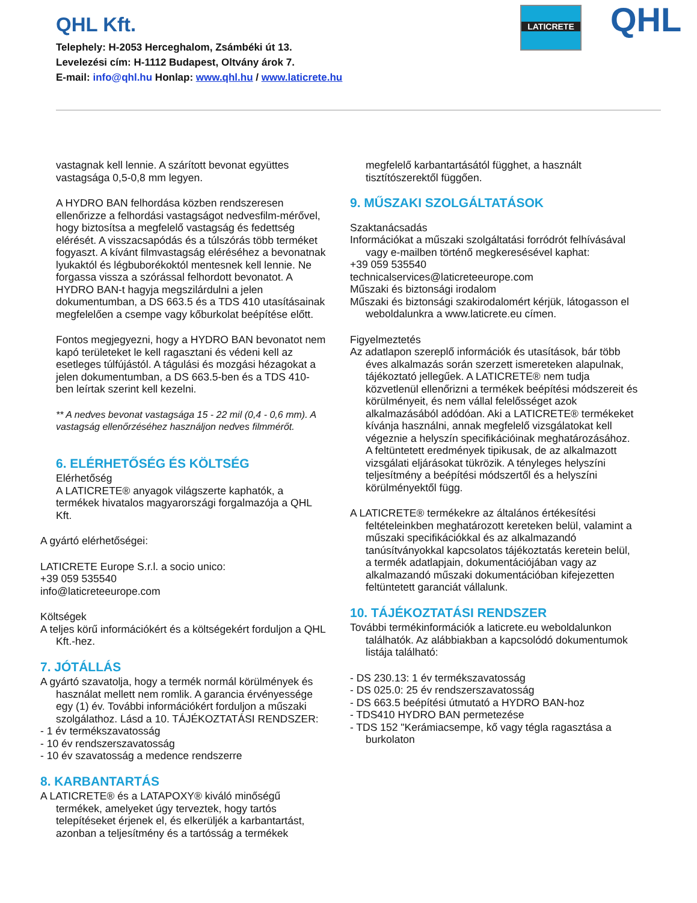QHL Kft.
Telephely: H-2053 Herceghalom, Zsámbéki út 13.
Levelezési cím: H-1112 Budapest, Oltvány árok 7.
E-mail: info@qhl.hu Honlap: www.qhl.hu / www.laticrete.hu
LATICRETE QHL
vastagnak kell lennie. A szárított bevonat együttes vastagsága 0,5-0,8 mm legyen.
A HYDRO BAN felhordása közben rendszeresen ellenőrizze a felhordási vastagságot nedvesfilm-mérővel, hogy biztosítsa a megfelelő vastagság és fedettség elérését. A visszacsapódás és a túlszórás több terméket fogyaszt. A kívánt filmvastagság eléréséhez a bevonatnak lyukaktól és légbuborékoktól mentesnek kell lennie. Ne forgassa vissza a szórással felhordott bevonatot. A HYDRO BAN-t hagyja megszilárdulni a jelen dokumentumban, a DS 663.5 és a TDS 410 utasításainak megfelelően a csempe vagy kőburkolat beépítése előtt.
Fontos megjegyezni, hogy a HYDRO BAN bevonatot nem kapó területeket le kell ragasztani és védeni kell az esetleges túlfújástól. A tágulási és mozgási hézagokat a jelen dokumentumban, a DS 663.5-ben és a TDS 410-ben leírtak szerint kell kezelni.
** A nedves bevonat vastagsága 15 - 22 mil (0,4 - 0,6 mm). A vastagság ellenőrzéséhez használjon nedves filmmérőt.
6. ELÉRHETŐSÉG ÉS KÖLTSÉG
Elérhetőség
A LATICRETE® anyagok világszerte kaphatók, a termékek hivatalos magyarországi forgalmazója a QHL Kft.
A gyártó elérhetőségei:
LATICRETE Europe S.r.l. a socio unico:
+39 059 535540
info@laticreteeurope.com
Költségek
A teljes körű információkért és a költségekért forduljon a QHL Kft.-hez.
7. JÓTÁLLÁS
A gyártó szavatolja, hogy a termék normál körülmények és használat mellett nem romlik. A garancia érvényessége egy (1) év. További információkért forduljon a műszaki szolgálathoz. Lásd a 10. TÁJÉKOZTATÁSI RENDSZER:
- 1 év termékszavatosság
- 10 év rendszerszavatosság
- 10 év szavatosság a medence rendszerre
8. KARBANTARTÁS
A LATICRETE® és a LATAPOXY® kiváló minőségű termékek, amelyeket úgy terveztek, hogy tartós telepítéseket érjenek el, és elkerüljék a karbantartást, azonban a teljesítmény és a tartósság a termékek
megfelelő karbantartásától függhet, a használt tisztítószerektől függően.
9. MŰSZAKI SZOLGÁLTATÁSOK
Szaktanácsadás
Információkat a műszaki szolgáltatási forródrót felhívásával vagy e-mailben történő megkeresésével kaphat:
+39 059 535540
technicalservices@laticreteeurope.com
Műszaki és biztonsági irodalom
Műszaki és biztonsági szakirodalomért kérjük, látogasson el weboldalunkra a www.laticrete.eu címen.
Figyelmeztetés
Az adatlapon szereplő információk és utasítások, bár több éves alkalmazás során szerzett ismereteken alapulnak, tájékoztató jellegűek. A LATICRETE® nem tudja közvetlenül ellenőrizni a termékek beépítési módszereit és körülményeit, és nem vállal felelősséget azok alkalmazásából adódóan. Aki a LATICRETE® termékeket kívánja használni, annak megfelelő vizsgálatokat kell végeznie a helyszín specifikációinak meghatározásához. A feltüntetett eredmények tipikusak, de az alkalmazott vizsgálati eljárásokat tükrözik. A tényleges helyszíni teljesítmény a beépítési módszertől és a helyszíni körülményektől függ.
A LATICRETE® termékekre az általános értékesítési feltételeinkben meghatározott kereteken belül, valamint a műszaki specifikációkkal és az alkalmazandó tanúsítványokkal kapcsolatos tájékoztatás keretein belül, a termék adatlapjain, dokumentációjában vagy az alkalmazandó műszaki dokumentációban kifejezetten feltüntetett garanciát vállalunk.
10. TÁJÉKOZTATÁSI RENDSZER
További termékinformációk a laticrete.eu weboldalunkon találhatók. Az alábbiakban a kapcsolódó dokumentumok listája található:
- DS 230.13: 1 év termékszavatosság
- DS 025.0: 25 év rendszerszavatosság
- DS 663.5 beépítési útmutató a HYDRO BAN-hoz
- TDS410 HYDRO BAN permetezése
- TDS 152 "Kerámiacsempe, kő vagy tégla ragasztása a burkolaton